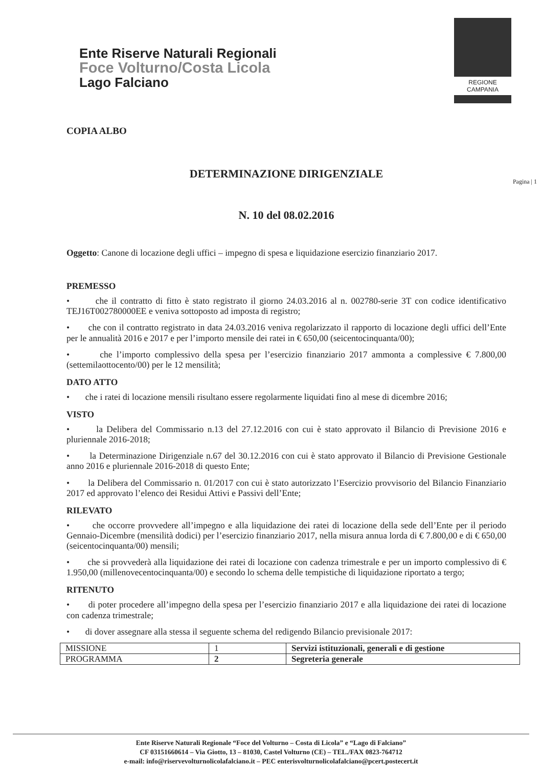Ente Riserve Naturali Regionali
Foce Volturno/Costa Licola
Lago Falciano
REGIONE CAMPANIA
Pagina | 1
COPIA ALBO
DETERMINAZIONE DIRIGENZIALE
N. 10 del 08.02.2016
Oggetto: Canone di locazione degli uffici – impegno di spesa e liquidazione esercizio finanziario 2017.
PREMESSO
• che il contratto di fitto è stato registrato il giorno 24.03.2016 al n. 002780-serie 3T con codice identificativo TEJ16T002780000EE e veniva sottoposto ad imposta di registro;
• che con il contratto registrato in data 24.03.2016 veniva regolarizzato il rapporto di locazione degli uffici dell’Ente per le annualità 2016 e 2017 e per l’importo mensile dei ratei in € 650,00 (seicentocinquanta/00);
• che l’importo complessivo della spesa per l’esercizio finanziario 2017 ammonta a complessive € 7.800,00 (settemilaottocento/00) per le 12 mensilità;
DATO ATTO
• che i ratei di locazione mensili risultano essere regolarmente liquidati fino al mese di dicembre 2016;
VISTO
• la Delibera del Commissario n.13 del 27.12.2016 con cui è stato approvato il Bilancio di Previsione 2016 e pluriennale 2016-2018;
• la Determinazione Dirigenziale n.67 del 30.12.2016 con cui è stato approvato il Bilancio di Previsione Gestionale anno 2016 e pluriennale 2016-2018 di questo Ente;
• la Delibera del Commissario n. 01/2017 con cui è stato autorizzato l’Esercizio provvisorio del Bilancio Finanziario 2017 ed approvato l’elenco dei Residui Attivi e Passivi dell’Ente;
RILEVATO
• che occorre provvedere all’impegno e alla liquidazione dei ratei di locazione della sede dell’Ente per il periodo Gennaio-Dicembre (mensilità dodici) per l’esercizio finanziario 2017, nella misura annua lorda di € 7.800,00 e di € 650,00 (seicentocinquanta/00) mensili;
• che si provvederà alla liquidazione dei ratei di locazione con cadenza trimestrale e per un importo complessivo di € 1.950,00 (millenovecentocinquanta/00) e secondo lo schema delle tempistiche di liquidazione riportato a tergo;
RITENUTO
• di poter procedere all’impegno della spesa per l’esercizio finanziario 2017 e alla liquidazione dei ratei di locazione con cadenza trimestrale;
• di dover assegnare alla stessa il seguente schema del redigendo Bilancio previsionale 2017:
| MISSIONE | 1 | Servizi istituzionali, generali e di gestione |
| PROGRAMMA | 2 | Segreteria generale |
Ente Riserve Naturali Regionale “Foce del Volturno – Costa di Licola” e “Lago di Falciano”
CF 03151660614 – Via Giotto, 13 – 81030, Castel Volturno (CE) – TEL./FAX 0823-764712
e-mail: info@riservevolturnolicolafalciano.it – PEC enterisvolturnolicolafalciano@pcert.postecert.it